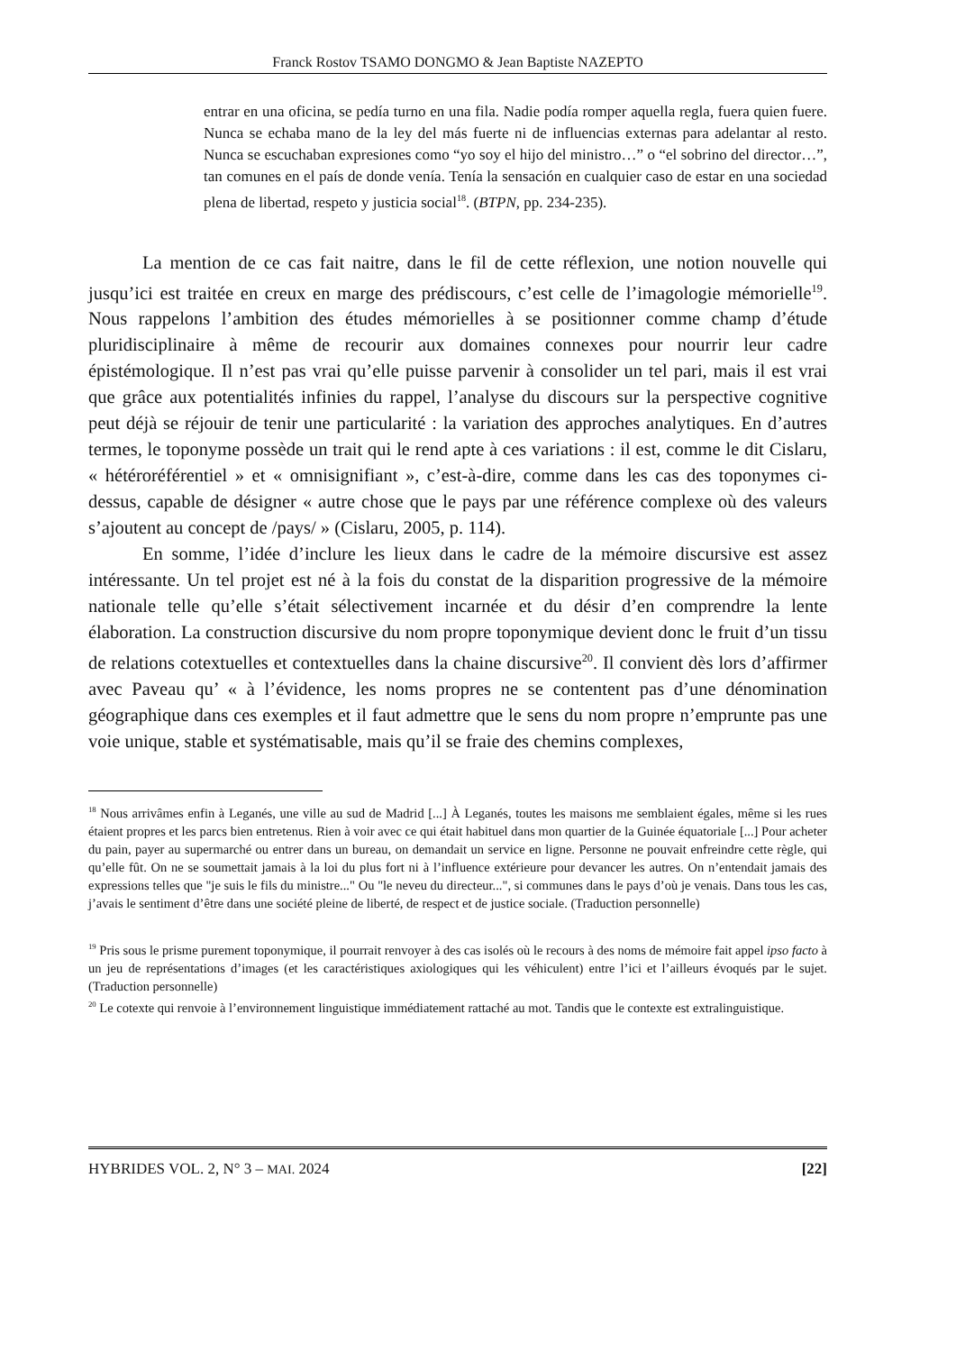Franck Rostov TSAMO DONGMO & Jean Baptiste NAZEPTO
entrar en una oficina, se pedía turno en una fila. Nadie podía romper aquella regla, fuera quien fuere. Nunca se echaba mano de la ley del más fuerte ni de influencias externas para adelantar al resto. Nunca se escuchaban expresiones como “yo soy el hijo del ministro…” o “el sobrino del director…”, tan comunes en el país de donde venía. Tenía la sensación en cualquier caso de estar en una sociedad plena de libertad, respeto y justicia social<sup>18</sup>. (BTPN, pp. 234-235).
La mention de ce cas fait naitre, dans le fil de cette réflexion, une notion nouvelle qui jusqu’ici est traitée en creux en marge des prédiscours, c’est celle de l’imagologie mémorielle<sup>19</sup>. Nous rappelons l’ambition des études mémorielles à se positionner comme champ d’étude pluridisciplinaire à même de recourir aux domaines connexes pour nourrir leur cadre épistémologique. Il n’est pas vrai qu’elle puisse parvenir à consolider un tel pari, mais il est vrai que grâce aux potentialités infinies du rappel, l’analyse du discours sur la perspective cognitive peut déjà se réjouir de tenir une particularité : la variation des approches analytiques. En d’autres termes, le toponyme possède un trait qui le rend apte à ces variations : il est, comme le dit Cislaru, « hétéroréférentiel » et « omnisignifiant », c’est-à-dire, comme dans les cas des toponymes ci-dessus, capable de désigner « autre chose que le pays par une référence complexe où des valeurs s’ajoutent au concept de /pays/ » (Cislaru, 2005, p. 114).
En somme, l’idée d’inclure les lieux dans le cadre de la mémoire discursive est assez intéressante. Un tel projet est né à la fois du constat de la disparition progressive de la mémoire nationale telle qu’elle s’était sélectivement incarnée et du désir d’en comprendre la lente élaboration. La construction discursive du nom propre toponymique devient donc le fruit d’un tissu de relations cotextuelles et contextuelles dans la chaine discursive<sup>20</sup>. Il convient dès lors d’affirmer avec Paveau qu’ « à l’évidence, les noms propres ne se contentent pas d’une dénomination géographique dans ces exemples et il faut admettre que le sens du nom propre n’emprunte pas une voie unique, stable et systématisable, mais qu’il se fraie des chemins complexes,
<sup>18</sup> Nous arrivâmes enfin à Leganés, une ville au sud de Madrid [...] À Leganés, toutes les maisons me semblaient égales, même si les rues étaient propres et les parcs bien entretenus. Rien à voir avec ce qui était habituel dans mon quartier de la Guinée équatoriale [...] Pour acheter du pain, payer au supermarché ou entrer dans un bureau, on demandait un service en ligne. Personne ne pouvait enfreindre cette règle, qui qu’elle fût. On ne se soumettait jamais à la loi du plus fort ni à l’influence extérieure pour devancer les autres. On n’entendait jamais des expressions telles que "je suis le fils du ministre..." Ou "le neveu du directeur...", si communes dans le pays d’où je venais. Dans tous les cas, j’avais le sentiment d’être dans une société pleine de liberté, de respect et de justice sociale. (Traduction personnelle)
<sup>19</sup> Pris sous le prisme purement toponymique, il pourrait renvoyer à des cas isolés où le recours à des noms de mémoire fait appel ipso facto à un jeu de représentations d’images (et les caractéristiques axiologiques qui les véhiculent) entre l’ici et l’ailleurs évoqués par le sujet. (Traduction personnelle)
<sup>20</sup> Le cotexte qui renvoie à l’environnement linguistique immédiatement rattaché au mot. Tandis que le contexte est extralinguistique.
HYBRIDES VOL. 2, N° 3 – MAI. 2024 [22]